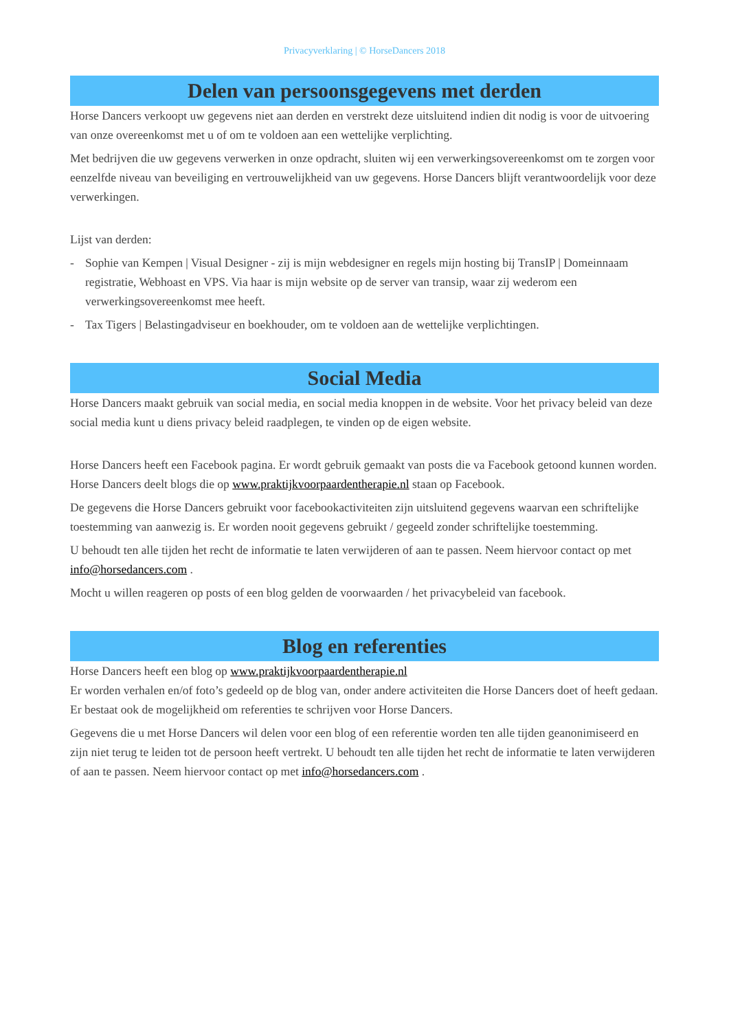Privacyverklaring | © HorseDancers 2018
Delen van persoonsgegevens met derden
Horse Dancers verkoopt uw gegevens niet aan derden en verstrekt deze uitsluitend indien dit nodig is voor de uitvoering van onze overeenkomst met u of om te voldoen aan een wettelijke verplichting.
Met bedrijven die uw gegevens verwerken in onze opdracht, sluiten wij een verwerkingsovereenkomst om te zorgen voor eenzelfde niveau van beveiliging en vertrouwelijkheid van uw gegevens. Horse Dancers blijft verantwoordelijk voor deze verwerkingen.
Lijst van derden:
- Sophie van Kempen | Visual Designer - zij is mijn webdesigner en regels mijn hosting bij TransIP | Domeinnaam registratie, Webhoast en VPS. Via haar is mijn website op de server van transip, waar zij wederom een verwerkingsovereenkomst mee heeft.
- Tax Tigers | Belastingadviseur en boekhouder, om te voldoen aan de wettelijke verplichtingen.
Social Media
Horse Dancers maakt gebruik van social media, en social media knoppen in de website. Voor het privacy beleid van deze social media kunt u diens privacy beleid raadplegen, te vinden op de eigen website.
Horse Dancers heeft een Facebook pagina. Er wordt gebruik gemaakt van posts die va Facebook getoond kunnen worden. Horse Dancers deelt blogs die op www.praktijkvoorpaardentherapie.nl staan op Facebook.
De gegevens die Horse Dancers gebruikt voor facebookactiviteiten zijn uitsluitend gegevens waarvan een schriftelijke toestemming van aanwezig is. Er worden nooit gegevens gebruikt / gegeeld zonder schriftelijke toestemming.
U behoudt ten alle tijden het recht de informatie te laten verwijderen of aan te passen. Neem hiervoor contact op met info@horsedancers.com .
Mocht u willen reageren op posts of een blog gelden de voorwaarden / het privacybeleid van facebook.
Blog en referenties
Horse Dancers heeft een blog op www.praktijkvoorpaardentherapie.nl
Er worden verhalen en/of foto’s gedeeld op de blog van, onder andere activiteiten die Horse Dancers doet of heeft gedaan. Er bestaat ook de mogelijkheid om referenties te schrijven voor Horse Dancers.
Gegevens die u met Horse Dancers wil delen voor een blog of een referentie worden ten alle tijden geanonimiseerd en zijn niet terug te leiden tot de persoon heeft vertrekt. U behoudt ten alle tijden het recht de informatie te laten verwijderen of aan te passen. Neem hiervoor contact op met info@horsedancers.com .